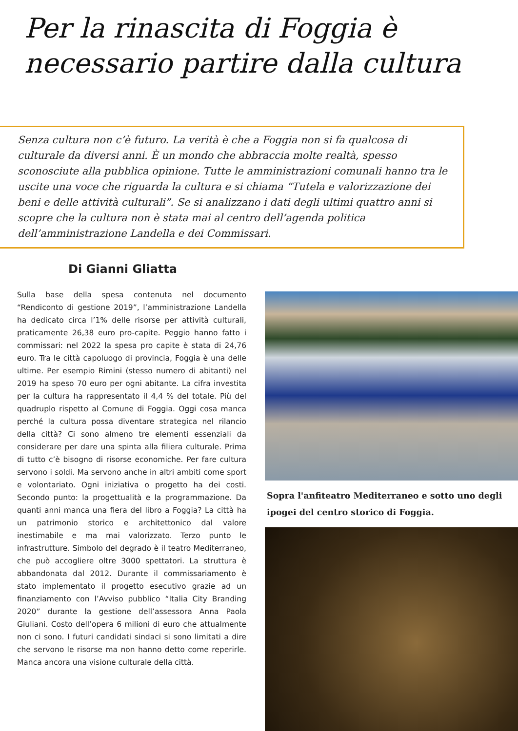Per la rinascita di Foggia è
necessario partire dalla cultura
Senza cultura non c’è futuro. La verità è che a Foggia non si fa qualcosa di culturale da diversi anni. È un mondo che abbraccia molte realtà, spesso sconosciute alla pubblica opinione. Tutte le amministrazioni comunali hanno tra le uscite una voce che riguarda la cultura e si chiama “Tutela e valorizzazione dei beni e delle attività culturali”. Se si analizzano i dati degli ultimi quattro anni si scopre che la cultura non è stata mai al centro dell’agenda politica dell’amministrazione Landella e dei Commissari.
Di Gianni Gliatta
Sulla base della spesa contenuta nel documento “Rendiconto di gestione 2019”, l’amministrazione Landella ha dedicato circa l’1% delle risorse per attività culturali, praticamente 26,38 euro pro-capite. Peggio hanno fatto i commissari: nel 2022 la spesa pro capite è stata di 24,76 euro. Tra le città capoluogo di provincia, Foggia è una delle ultime. Per esempio Rimini (stesso numero di abitanti) nel 2019 ha speso 70 euro per ogni abitante. La cifra investita per la cultura ha rappresentato il 4,4 % del totale. Più del quadruplo rispetto al Comune di Foggia. Oggi cosa manca perché la cultura possa diventare strategica nel rilancio della città? Ci sono almeno tre elementi essenziali da considerare per dare una spinta alla filiera culturale. Prima di tutto c’è bisogno di risorse economiche. Per fare cultura servono i soldi. Ma servono anche in altri ambiti come sport e volontariato. Ogni iniziativa o progetto ha dei costi. Secondo punto: la progettualità e la programmazione. Da quanti anni manca una fiera del libro a Foggia? La città ha un patrimonio storico e architettonico dal valore inestimabile e ma mai valorizzato. Terzo punto le infrastrutture. Simbolo del degrado è il teatro Mediterraneo, che può accogliere oltre 3000 spettatori. La struttura è abbandonata dal 2012. Durante il commissariamento è stato implementato il progetto esecutivo grazie ad un finanziamento con l’Avviso pubblico “Italia City Branding 2020” durante la gestione dell’assessora Anna Paola Giuliani. Costo dell’opera 6 milioni di euro che attualmente non ci sono. I futuri candidati sindaci si sono limitati a dire che servono le risorse ma non hanno detto come reperirle. Manca ancora una visione culturale della città.
Sopra l'anfiteatro Mediterraneo e sotto uno degli ipogei del centro storico di Foggia.